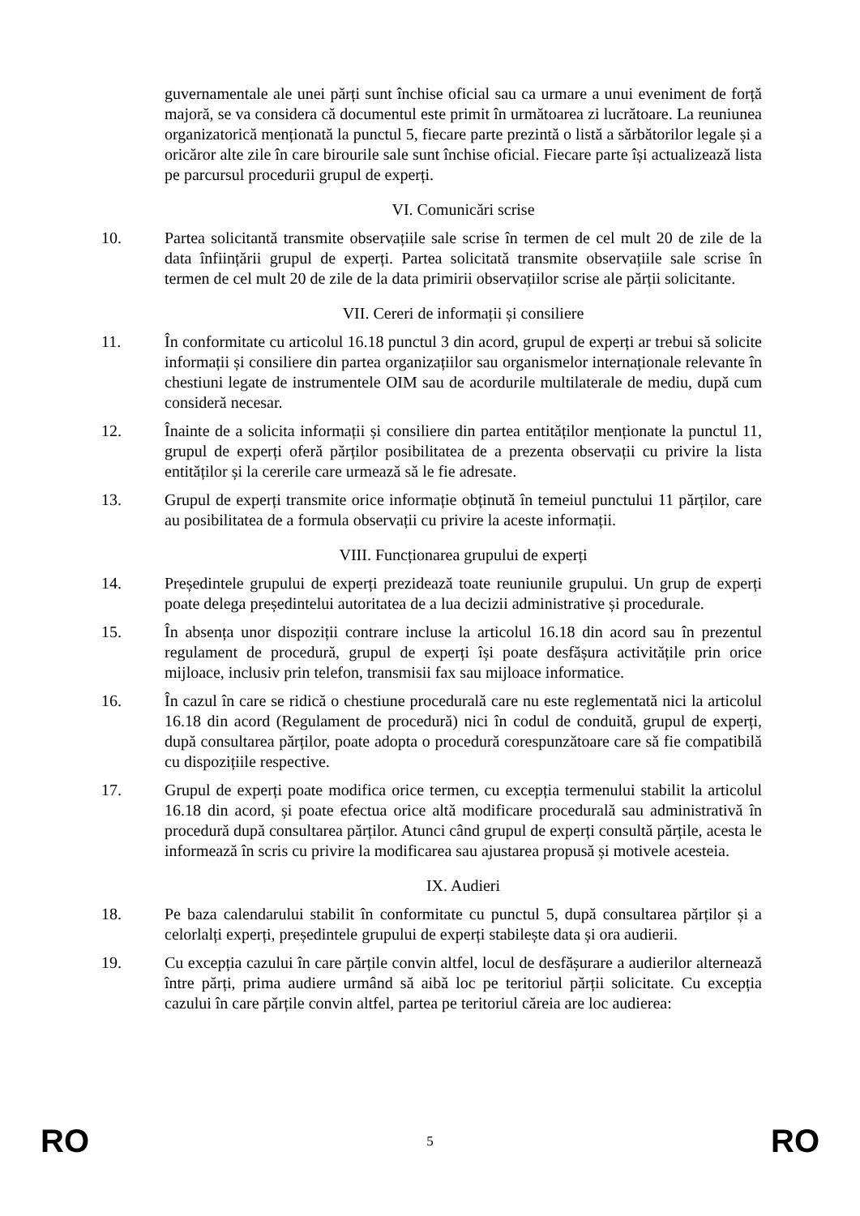guvernamentale ale unei părți sunt închise oficial sau ca urmare a unui eveniment de forță majoră, se va considera că documentul este primit în următoarea zi lucrătoare. La reuniunea organizatorică menționată la punctul 5, fiecare parte prezintă o listă a sărbătorilor legale și a oricăror alte zile în care birourile sale sunt închise oficial. Fiecare parte își actualizează lista pe parcursul procedurii grupul de experți.
VI. Comunicări scrise
10. Partea solicitantă transmite observațiile sale scrise în termen de cel mult 20 de zile de la data înființării grupul de experți. Partea solicitată transmite observațiile sale scrise în termen de cel mult 20 de zile de la data primirii observațiilor scrise ale părții solicitante.
VII. Cereri de informații și consiliere
11. În conformitate cu articolul 16.18 punctul 3 din acord, grupul de experți ar trebui să solicite informații și consiliere din partea organizațiilor sau organismelor internaționale relevante în chestiuni legate de instrumentele OIM sau de acordurile multilaterale de mediu, după cum consideră necesar.
12. Înainte de a solicita informații și consiliere din partea entităților menționate la punctul 11, grupul de experți oferă părților posibilitatea de a prezenta observații cu privire la lista entităților și la cererile care urmează să le fie adresate.
13. Grupul de experți transmite orice informație obținută în temeiul punctului 11 părților, care au posibilitatea de a formula observații cu privire la aceste informații.
VIII. Funcționarea grupului de experți
14. Președintele grupului de experți prezidează toate reuniunile grupului. Un grup de experți poate delega președintelui autoritatea de a lua decizii administrative și procedurale.
15. În absența unor dispoziții contrare incluse la articolul 16.18 din acord sau în prezentul regulament de procedură, grupul de experți își poate desfășura activitățile prin orice mijloace, inclusiv prin telefon, transmisii fax sau mijloace informatice.
16. În cazul în care se ridică o chestiune procedurală care nu este reglementată nici la articolul 16.18 din acord (Regulament de procedură) nici în codul de conduită, grupul de experți, după consultarea părților, poate adopta o procedură corespunzătoare care să fie compatibilă cu dispozițiile respective.
17. Grupul de experți poate modifica orice termen, cu excepția termenului stabilit la articolul 16.18 din acord, și poate efectua orice altă modificare procedurală sau administrativă în procedură după consultarea părților. Atunci când grupul de experți consultă părțile, acesta le informează în scris cu privire la modificarea sau ajustarea propusă și motivele acesteia.
IX. Audieri
18. Pe baza calendarului stabilit în conformitate cu punctul 5, după consultarea părților și a celorlalți experți, președintele grupului de experți stabilește data și ora audierii.
19. Cu excepția cazului în care părțile convin altfel, locul de desfășurare a audierilor alternează între părți, prima audiere urmând să aibă loc pe teritoriul părții solicitate. Cu excepția cazului în care părțile convin altfel, partea pe teritoriul căreia are loc audierea:
RO 5 RO